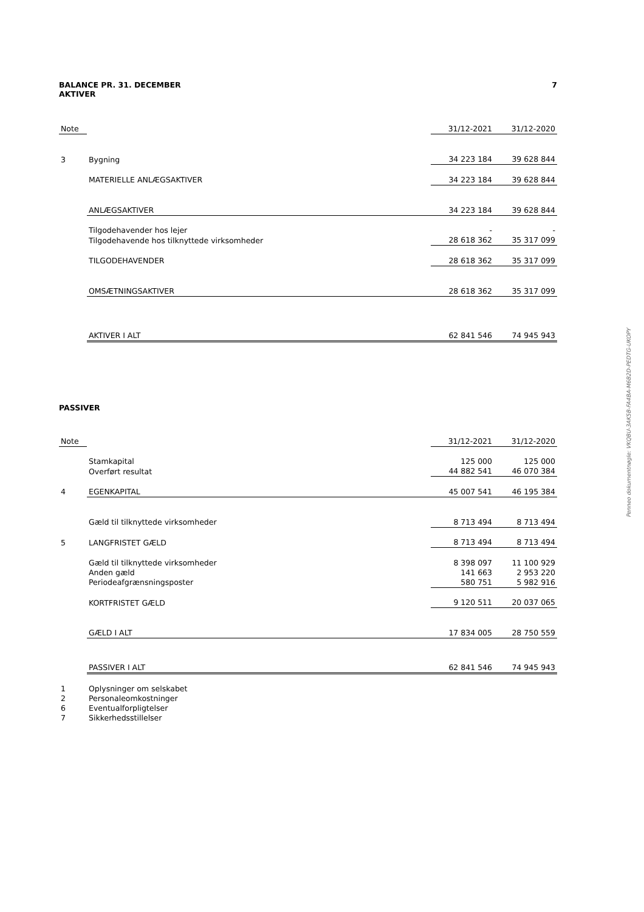BALANCE PR. 31. DECEMBER
AKTIVER
7
| Note | | 31/12-2021 | 31/12-2020 |
| 3 | Bygning | 34 223 184 | 39 628 844 |
| | MATERIELLE ANLÆGSAKTIVER | 34 223 184 | 39 628 844 |
| | ANLÆGSAKTIVER | 34 223 184 | 39 628 844 |
| | Tilgodehavender hos lejer | - | - |
| | Tilgodehavende hos tilknyttede virksomheder | 28 618 362 | 35 317 099 |
| | TILGODEHAVENDER | 28 618 362 | 35 317 099 |
| | OMSÆTNINGSAKTIVER | 28 618 362 | 35 317 099 |
| | AKTIVER I ALT | 62 841 546 | 74 945 943 |
PASSIVER
| Note | | 31/12-2021 | 31/12-2020 |
| | Stamkapital | 125 000 | 125 000 |
| | Overført resultat | 44 882 541 | 46 070 384 |
| 4 | EGENKAPITAL | 45 007 541 | 46 195 384 |
| | Gæld til tilknyttede virksomheder | 8 713 494 | 8 713 494 |
| 5 | LANGFRISTET GÆLD | 8 713 494 | 8 713 494 |
| | Gæld til tilknyttede virksomheder | 8 398 097 | 11 100 929 |
| | Anden gæld | 141 663 | 2 953 220 |
| | Periodeafgrænsningsposter | 580 751 | 5 982 916 |
| | KORTFRISTET GÆLD | 9 120 511 | 20 037 065 |
| | GÆLD I ALT | 17 834 005 | 28 750 559 |
| | PASSIVER I ALT | 62 841 546 | 74 945 943 |
| 1 | Oplysninger om selskabet | | |
| 2 | Personaleomkostninger | | |
| 6 | Eventualforpligtelser | | |
| 7 | Sikkerhedsstillelser | | |
Penneo dokumentnøgle: VKQBU-3AK5B-FA4BA-M6B2D-PEDTG-UKOPY